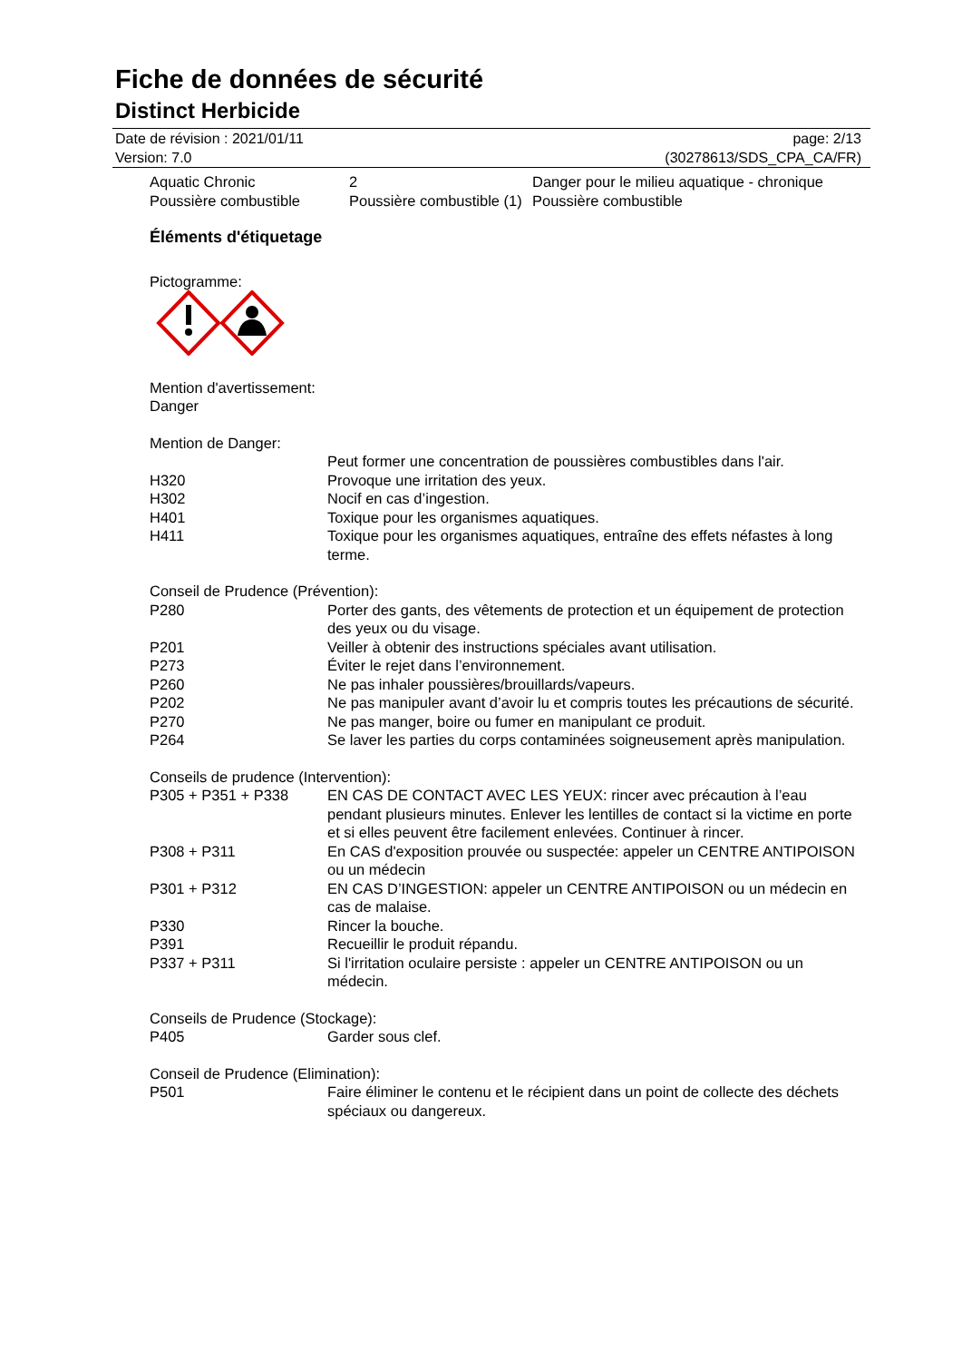Fiche de données de sécurité
Distinct Herbicide
Date de révision : 2021/01/11 page: 2/13
Version: 7.0 (30278613/SDS_CPA_CA/FR)
| Aquatic Chronic | 2 | Danger pour le milieu aquatique - chronique |
| Poussière combustible | Poussière combustible (1) | Poussière combustible |
Éléments d'étiquetage
Pictogramme:
Mention d'avertissement:
Danger
Mention de Danger:
| | Peut former une concentration de poussières combustibles dans l'air. |
| H320 | Provoque une irritation des yeux. |
| H302 | Nocif en cas d’ingestion. |
| H401 | Toxique pour les organismes aquatiques. |
| H411 | Toxique pour les organismes aquatiques, entraîne des effets néfastes à long terme. |
Conseil de Prudence (Prévention):
| P280 | Porter des gants, des vêtements de protection et un équipement de protection des yeux ou du visage. |
| P201 | Veiller à obtenir des instructions spéciales avant utilisation. |
| P273 | Éviter le rejet dans l’environnement. |
| P260 | Ne pas inhaler poussières/brouillards/vapeurs. |
| P202 | Ne pas manipuler avant d’avoir lu et compris toutes les précautions de sécurité. |
| P270 | Ne pas manger, boire ou fumer en manipulant ce produit. |
| P264 | Se laver les parties du corps contaminées soigneusement après manipulation. |
Conseils de prudence (Intervention):
| P305 + P351 + P338 | EN CAS DE CONTACT AVEC LES YEUX: rincer avec précaution à l’eau pendant plusieurs minutes. Enlever les lentilles de contact si la victime en porte et si elles peuvent être facilement enlevées. Continuer à rincer. |
| P308 + P311 | En CAS d'exposition prouvée ou suspectée: appeler un CENTRE ANTIPOISON ou un médecin |
| P301 + P312 | EN CAS D’INGESTION: appeler un CENTRE ANTIPOISON ou un médecin en cas de malaise. |
| P330 | Rincer la bouche. |
| P391 | Recueillir le produit répandu. |
| P337 + P311 | Si l'irritation oculaire persiste : appeler un CENTRE ANTIPOISON ou un médecin. |
Conseils de Prudence (Stockage):
| P405 | Garder sous clef. |
Conseil de Prudence (Elimination):
| P501 | Faire éliminer le contenu et le récipient dans un point de collecte des déchets spéciaux ou dangereux. |